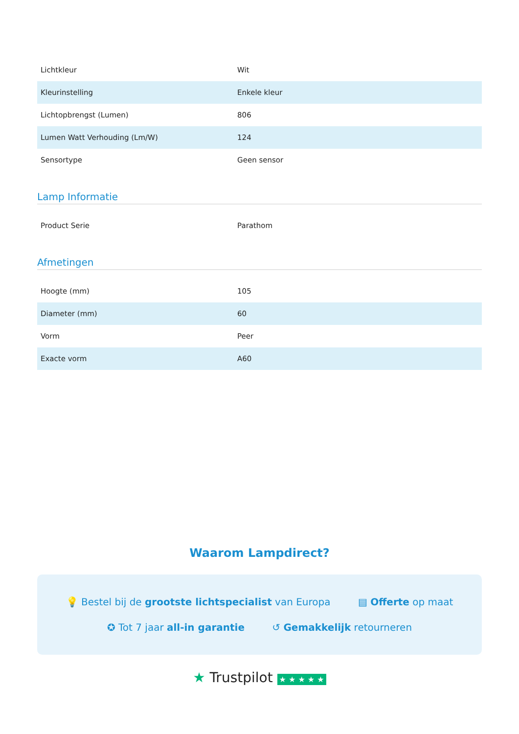| Lichtkleur | Wit |
| Kleurinstelling | Enkele kleur |
| Lichtopbrengst (Lumen) | 806 |
| Lumen Watt Verhouding (Lm/W) | 124 |
| Sensortype | Geen sensor |
Lamp Informatie
| Product Serie | Parathom |
Afmetingen
| Hoogte (mm) | 105 |
| Diameter (mm) | 60 |
| Vorm | Peer |
| Exacte vorm | A60 |
Waarom Lampdirect?
💡 Bestel bij de grootste lichtspecialist van Europa ▤ Offerte op maat
✪ Tot 7 jaar all-in garantie ↺ Gemakkelijk retourneren
★ Trustpilot ★ ★ ★ ★ ★